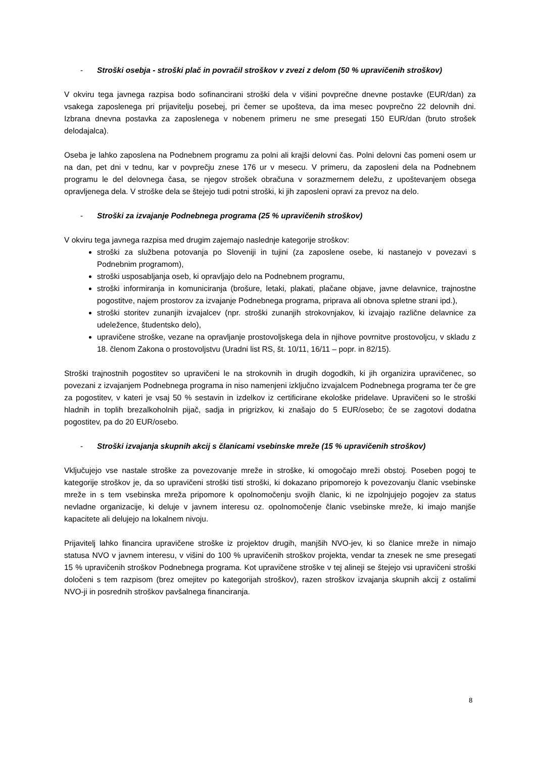- Stroški osebja - stroški plač in povračil stroškov v zvezi z delom (50 % upravičenih stroškov)
V okviru tega javnega razpisa bodo sofinancirani stroški dela v višini povprečne dnevne postavke (EUR/dan) za vsakega zaposlenega pri prijavitelju posebej, pri čemer se upošteva, da ima mesec povprečno 22 delovnih dni. Izbrana dnevna postavka za zaposlenega v nobenem primeru ne sme presegati 150 EUR/dan (bruto strošek delodajalca).
Oseba je lahko zaposlena na Podnebnem programu za polni ali krajši delovni čas. Polni delovni čas pomeni osem ur na dan, pet dni v tednu, kar v povprečju znese 176 ur v mesecu. V primeru, da zaposleni dela na Podnebnem programu le del delovnega časa, se njegov strošek obračuna v sorazmernem deležu, z upoštevanjem obsega opravljenega dela. V stroške dela se štejejo tudi potni stroški, ki jih zaposleni opravi za prevoz na delo.
- Stroški za izvajanje Podnebnega programa (25 % upravičenih stroškov)
V okviru tega javnega razpisa med drugim zajemajo naslednje kategorije stroškov:
stroški za službena potovanja po Sloveniji in tujini (za zaposlene osebe, ki nastanejo v povezavi s Podnebnim programom),
stroški usposabljanja oseb, ki opravljajo delo na Podnebnem programu,
stroški informiranja in komuniciranja (brošure, letaki, plakati, plačane objave, javne delavnice, trajnostne pogostitve, najem prostorov za izvajanje Podnebnega programa, priprava ali obnova spletne strani ipd.),
stroški storitev zunanjih izvajalcev (npr. stroški zunanjih strokovnjakov, ki izvajajo različne delavnice za udeležence, študentsko delo),
upravičene stroške, vezane na opravljanje prostovoljskega dela in njihove povrnitve prostovoljcu, v skladu z 18. členom Zakona o prostovoljstvu (Uradni list RS, št. 10/11, 16/11 – popr. in 82/15).
Stroški trajnostnih pogostitev so upravičeni le na strokovnih in drugih dogodkih, ki jih organizira upravičenec, so povezani z izvajanjem Podnebnega programa in niso namenjeni izključno izvajalcem Podnebnega programa ter če gre za pogostitev, v kateri je vsaj 50 % sestavin in izdelkov iz certificirane ekološke pridelave. Upravičeni so le stroški hladnih in toplih brezalkoholnih pijač, sadja in prigrizkov, ki znašajo do 5 EUR/osebo; če se zagotovi dodatna pogostitev, pa do 20 EUR/osebo.
- Stroški izvajanja skupnih akcij s članicami vsebinske mreže (15 % upravičenih stroškov)
Vključujejo vse nastale stroške za povezovanje mreže in stroške, ki omogočajo mreži obstoj. Poseben pogoj te kategorije stroškov je, da so upravičeni stroški tisti stroški, ki dokazano pripomorejo k povezovanju članic vsebinske mreže in s tem vsebinska mreža pripomore k opolnomočenju svojih članic, ki ne izpolnjujejo pogojev za status nevladne organizacije, ki deluje v javnem interesu oz. opolnomočenje članic vsebinske mreže, ki imajo manjše kapacitete ali delujejo na lokalnem nivoju.
Prijavitelj lahko financira upravičene stroške iz projektov drugih, manjših NVO-jev, ki so članice mreže in nimajo statusa NVO v javnem interesu, v višini do 100 % upravičenih stroškov projekta, vendar ta znesek ne sme presegati 15 % upravičenih stroškov Podnebnega programa. Kot upravičene stroške v tej alineji se štejejo vsi upravičeni stroški določeni s tem razpisom (brez omejitev po kategorijah stroškov), razen stroškov izvajanja skupnih akcij z ostalimi NVO-ji in posrednih stroškov pavšalnega financiranja.
8